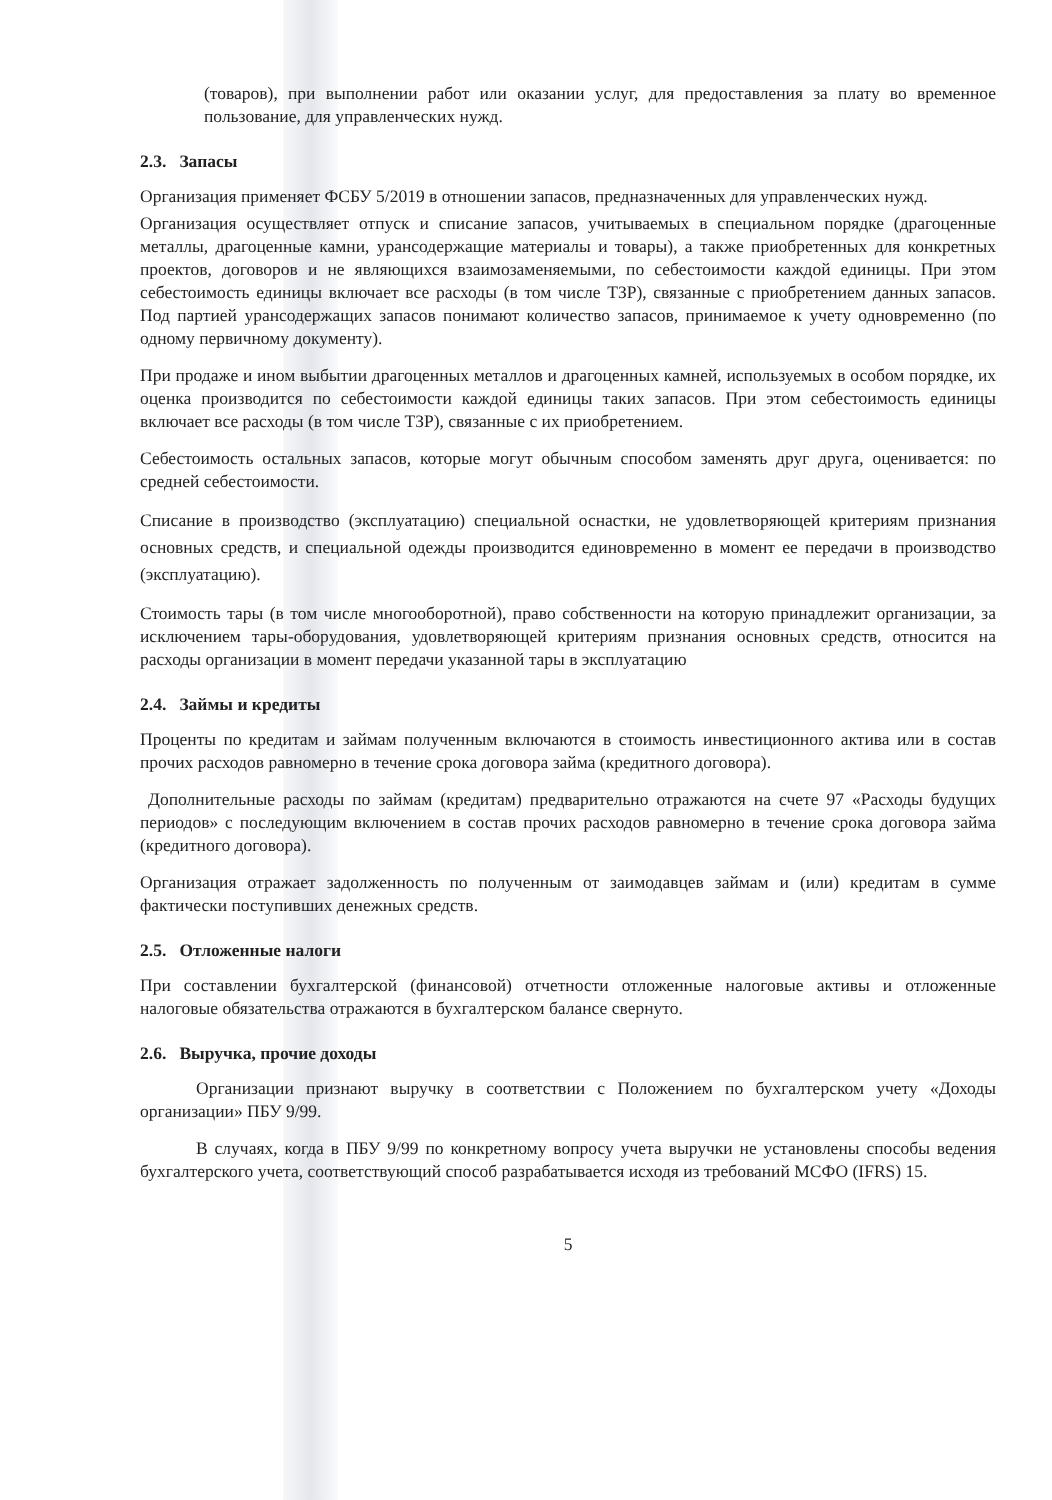(товаров), при выполнении работ или оказании услуг, для предоставления за плату во временное пользование, для управленческих нужд.
2.3. Запасы
Организация применяет ФСБУ 5/2019 в отношении запасов, предназначенных для управленческих нужд.
Организация осуществляет отпуск и списание запасов, учитываемых в специальном порядке (драгоценные металлы, драгоценные камни, урансодержащие материалы и товары), а также приобретенных для конкретных проектов, договоров и не являющихся взаимозаменяемыми, по себестоимости каждой единицы. При этом себестоимость единицы включает все расходы (в том числе ТЗР), связанные с приобретением данных запасов. Под партией урансодержащих запасов понимают количество запасов, принимаемое к учету одновременно (по одному первичному документу).
При продаже и ином выбытии драгоценных металлов и драгоценных камней, используемых в особом порядке, их оценка производится по себестоимости каждой единицы таких запасов. При этом себестоимость единицы включает все расходы (в том числе ТЗР), связанные с их приобретением.
Себестоимость остальных запасов, которые могут обычным способом заменять друг друга, оценивается: по средней себестоимости.
Списание в производство (эксплуатацию) специальной оснастки, не удовлетворяющей критериям признания основных средств, и специальной одежды производится единовременно в момент ее передачи в производство (эксплуатацию).
Стоимость тары (в том числе многооборотной), право собственности на которую принадлежит организации, за исключением тары-оборудования, удовлетворяющей критериям признания основных средств, относится на расходы организации в момент передачи указанной тары в эксплуатацию
2.4. Займы и кредиты
Проценты по кредитам и займам полученным включаются в стоимость инвестиционного актива или в состав прочих расходов равномерно в течение срока договора займа (кредитного договора).
Дополнительные расходы по займам (кредитам) предварительно отражаются на счете 97 «Расходы будущих периодов» с последующим включением в состав прочих расходов равномерно в течение срока договора займа (кредитного договора).
Организация отражает задолженность по полученным от заимодавцев займам и (или) кредитам в сумме фактически поступивших денежных средств.
2.5. Отложенные налоги
При составлении бухгалтерской (финансовой) отчетности отложенные налоговые активы и отложенные налоговые обязательства отражаются в бухгалтерском балансе свернуто.
2.6. Выручка, прочие доходы
Организации признают выручку в соответствии с Положением по бухгалтерском учету «Доходы организации» ПБУ 9/99.
В случаях, когда в ПБУ 9/99 по конкретному вопросу учета выручки не установлены способы ведения бухгалтерского учета, соответствующий способ разрабатывается исходя из требований МСФО (IFRS) 15.
5